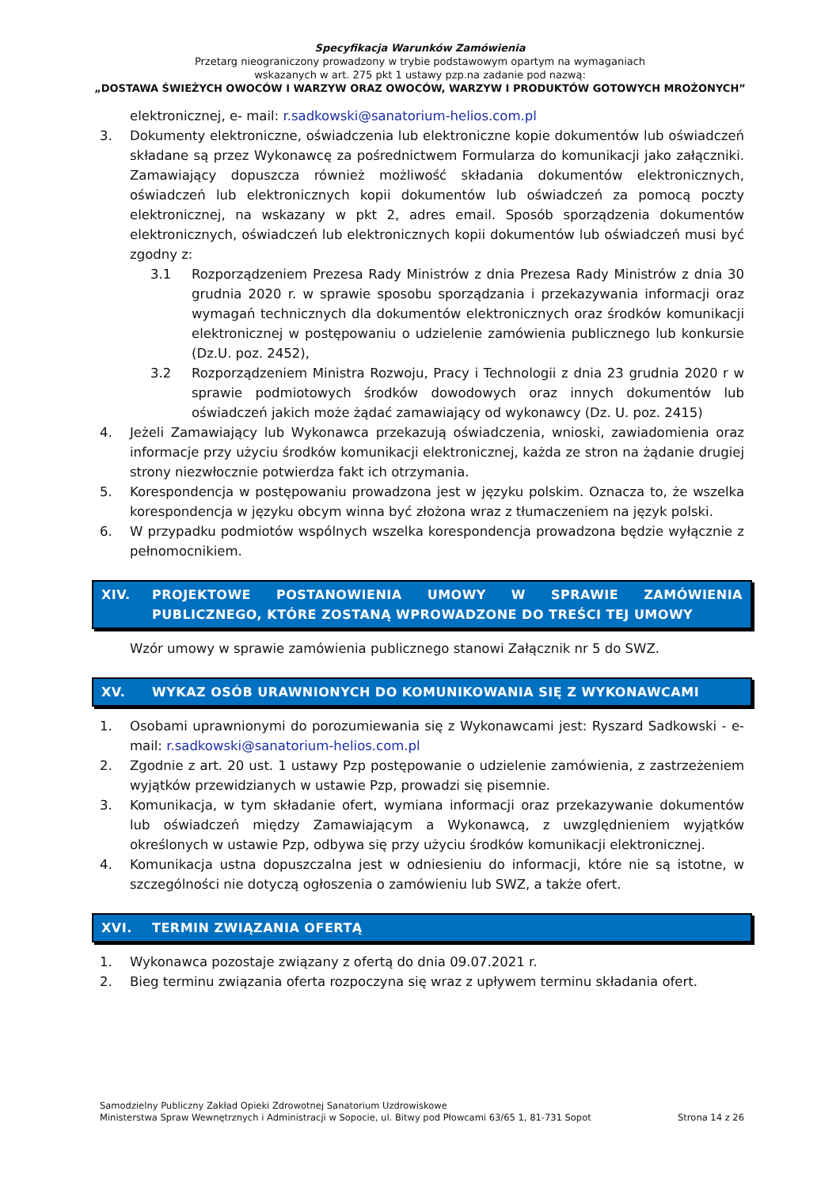Specyfikacja Warunków Zamówienia
Przetarg nieograniczony prowadzony w trybie podstawowym opartym na wymaganiach
wskazanych w art. 275 pkt 1 ustawy pzp.na zadanie pod nazwą:
„DOSTAWA ŚWIEŻYCH OWOCÓW I WARZYW ORAZ OWOCÓW, WARZYW I PRODUKTÓW GOTOWYCH MROŻONYCH”
elektronicznej, e- mail: r.sadkowski@sanatorium-helios.com.pl
3. Dokumenty elektroniczne, oświadczenia lub elektroniczne kopie dokumentów lub oświadczeń składane są przez Wykonawcę za pośrednictwem Formularza do komunikacji jako załączniki. Zamawiający dopuszcza również możliwość składania dokumentów elektronicznych, oświadczeń lub elektronicznych kopii dokumentów lub oświadczeń za pomocą poczty elektronicznej, na wskazany w pkt 2, adres email. Sposób sporządzenia dokumentów elektronicznych, oświadczeń lub elektronicznych kopii dokumentów lub oświadczeń musi być zgodny z:
3.1 Rozporządzeniem Prezesa Rady Ministrów z dnia Prezesa Rady Ministrów z dnia 30 grudnia 2020 r. w sprawie sposobu sporządzania i przekazywania informacji oraz wymagań technicznych dla dokumentów elektronicznych oraz środków komunikacji elektronicznej w postępowaniu o udzielenie zamówienia publicznego lub konkursie (Dz.U. poz. 2452),
3.2 Rozporządzeniem Ministra Rozwoju, Pracy i Technologii z dnia 23 grudnia 2020 r w sprawie podmiotowych środków dowodowych oraz innych dokumentów lub oświadczeń jakich może żądać zamawiający od wykonawcy (Dz. U. poz. 2415)
4. Jeżeli Zamawiający lub Wykonawca przekazują oświadczenia, wnioski, zawiadomienia oraz informacje przy użyciu środków komunikacji elektronicznej, każda ze stron na żądanie drugiej strony niezwłocznie potwierdza fakt ich otrzymania.
5. Korespondencja w postępowaniu prowadzona jest w języku polskim. Oznacza to, że wszelka korespondencja w języku obcym winna być złożona wraz z tłumaczeniem na język polski.
6. W przypadku podmiotów wspólnych wszelka korespondencja prowadzona będzie wyłącznie z pełnomocnikiem.
XIV. PROJEKTOWE POSTANOWIENIA UMOWY W SPRAWIE ZAMÓWIENIA PUBLICZNEGO, KTÓRE ZOSTANĄ WPROWADZONE DO TREŚCI TEJ UMOWY
Wzór umowy w sprawie zamówienia publicznego stanowi Załącznik nr 5 do SWZ.
XV. WYKAZ OSÓB URAWNIONYCH DO KOMUNIKOWANIA SIĘ Z WYKONAWCAMI
1. Osobami uprawnionymi do porozumiewania się z Wykonawcami jest: Ryszard Sadkowski - e-mail: r.sadkowski@sanatorium-helios.com.pl
2. Zgodnie z art. 20 ust. 1 ustawy Pzp postępowanie o udzielenie zamówienia, z zastrzeżeniem wyjątków przewidzianych w ustawie Pzp, prowadzi się pisemnie.
3. Komunikacja, w tym składanie ofert, wymiana informacji oraz przekazywanie dokumentów lub oświadczeń między Zamawiającym a Wykonawcą, z uwzględnieniem wyjątków określonych w ustawie Pzp, odbywa się przy użyciu środków komunikacji elektronicznej.
4. Komunikacja ustna dopuszczalna jest w odniesieniu do informacji, które nie są istotne, w szczególności nie dotyczą ogłoszenia o zamówieniu lub SWZ, a także ofert.
XVI. TERMIN ZWIĄZANIA OFERTĄ
1. Wykonawca pozostaje związany z ofertą do dnia 09.07.2021 r.
2. Bieg terminu związania oferta rozpoczyna się wraz z upływem terminu składania ofert.
Samodzielny Publiczny Zakład Opieki Zdrowotnej Sanatorium Uzdrowiskowe
Ministerstwa Spraw Wewnętrznych i Administracji w Sopocie, ul. Bitwy pod Płowcami 63/65 1, 81-731 Sopot
Strona 14 z 26